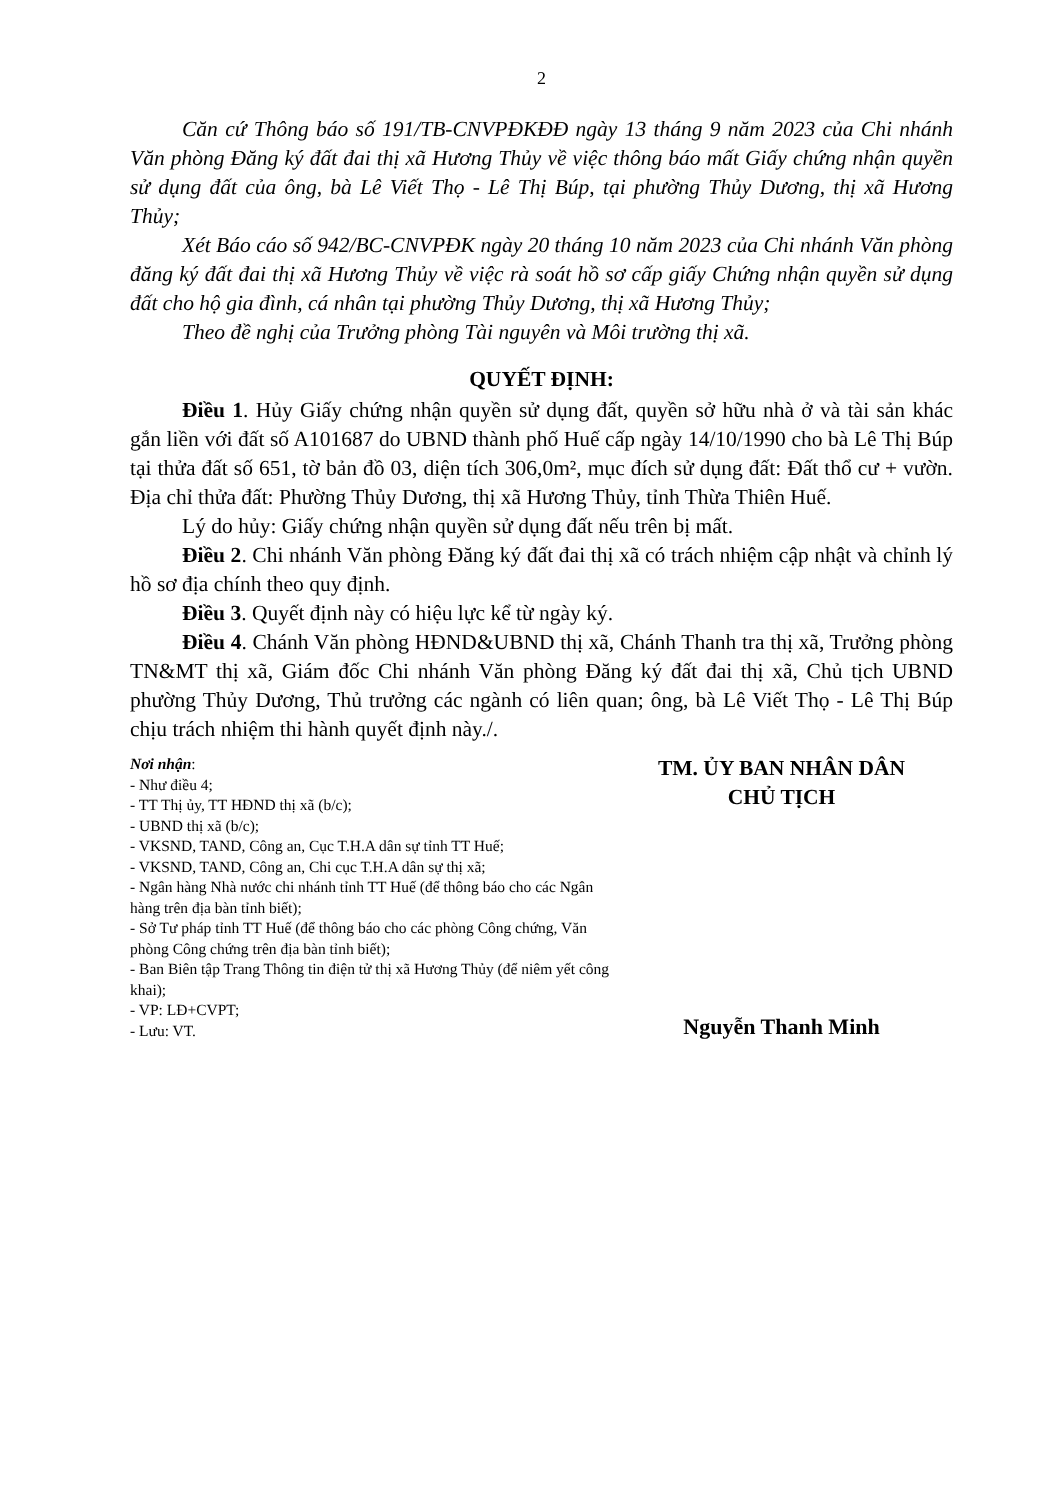2
Căn cứ Thông báo số 191/TB-CNVPĐKĐĐ ngày 13 tháng 9 năm 2023 của Chi nhánh Văn phòng Đăng ký đất đai thị xã Hương Thủy về việc thông báo mất Giấy chứng nhận quyền sử dụng đất của ông, bà Lê Viết Thọ - Lê Thị Búp, tại phường Thủy Dương, thị xã Hương Thủy;
Xét Báo cáo số 942/BC-CNVPĐK ngày 20 tháng 10 năm 2023 của Chi nhánh Văn phòng đăng ký đất đai thị xã Hương Thủy về việc rà soát hồ sơ cấp giấy Chứng nhận quyền sử dụng đất cho hộ gia đình, cá nhân tại phường Thủy Dương, thị xã Hương Thủy;
Theo đề nghị của Trưởng phòng Tài nguyên và Môi trường thị xã.
QUYẾT ĐỊNH:
Điều 1. Hủy Giấy chứng nhận quyền sử dụng đất, quyền sở hữu nhà ở và tài sản khác gắn liền với đất số A101687 do UBND thành phố Huế cấp ngày 14/10/1990 cho bà Lê Thị Búp tại thửa đất số 651, tờ bản đồ 03, diện tích 306,0m², mục đích sử dụng đất: Đất thổ cư + vườn. Địa chỉ thửa đất: Phường Thủy Dương, thị xã Hương Thủy, tỉnh Thừa Thiên Huế.
Lý do hủy: Giấy chứng nhận quyền sử dụng đất nếu trên bị mất.
Điều 2. Chi nhánh Văn phòng Đăng ký đất đai thị xã có trách nhiệm cập nhật và chỉnh lý hồ sơ địa chính theo quy định.
Điều 3. Quyết định này có hiệu lực kể từ ngày ký.
Điều 4. Chánh Văn phòng HĐND&UBND thị xã, Chánh Thanh tra thị xã, Trưởng phòng TN&MT thị xã, Giám đốc Chi nhánh Văn phòng Đăng ký đất đai thị xã, Chủ tịch UBND phường Thủy Dương, Thủ trưởng các ngành có liên quan; ông, bà Lê Viết Thọ - Lê Thị Búp chịu trách nhiệm thi hành quyết định này./.
Nơi nhận:
- Như điều 4;
- TT Thị ủy, TT HĐND thị xã (b/c);
- UBND thị xã (b/c);
- VKSND, TAND, Công an, Cục T.H.A dân sự tỉnh TT Huế;
- VKSND, TAND, Công an, Chi cục T.H.A dân sự thị xã;
- Ngân hàng Nhà nước chi nhánh tỉnh TT Huế (để thông báo cho các Ngân hàng trên địa bàn tỉnh biết);
- Sở Tư pháp tỉnh TT Huế (để thông báo cho các phòng Công chứng, Văn phòng Công chứng trên địa bàn tỉnh biết);
- Ban Biên tập Trang Thông tin điện tử thị xã Hương Thủy (để niêm yết công khai);
- VP: LĐ+CVPT;
- Lưu: VT.
TM. ỦY BAN NHÂN DÂN
CHỦ TỊCH
Nguyễn Thanh Minh